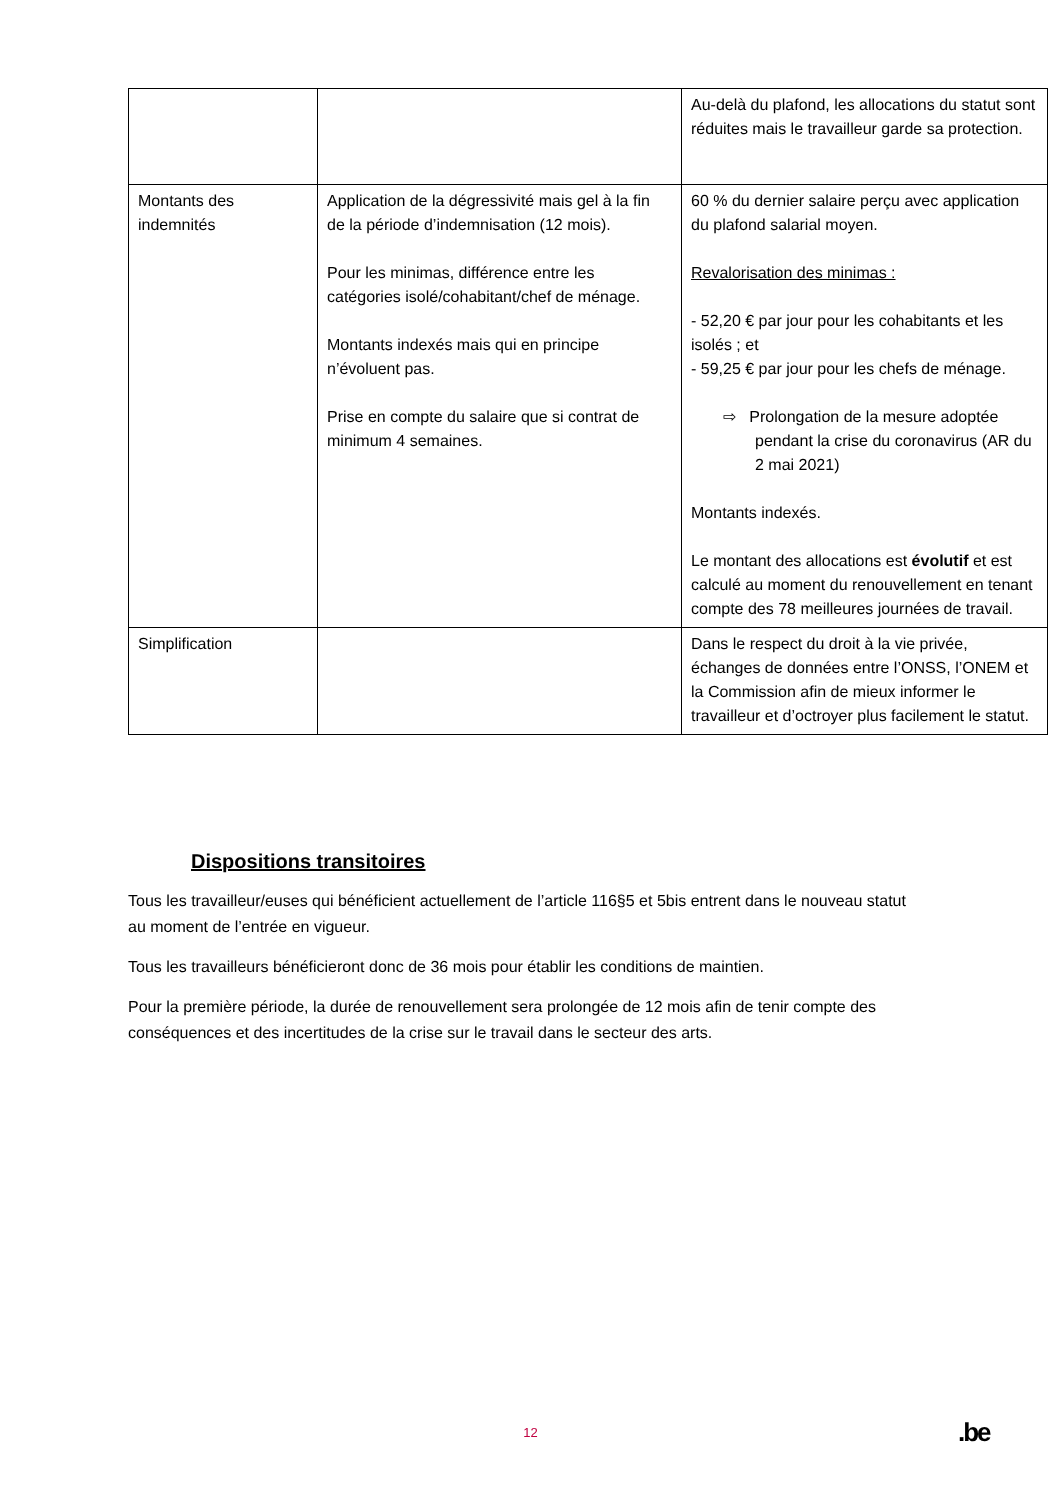| | | Au-delà du plafond, les allocations du statut sont réduites mais le travailleur garde sa protection. |
| Montants des indemnités | Application de la dégressivité mais gel à la fin de la période d’indemnisation (12 mois). Pour les minimas, différence entre les catégories isolé/cohabitant/chef de ménage. Montants indexés mais qui en principe n’évoluent pas. Prise en compte du salaire que si contrat de minimum 4 semaines. | 60 % du dernier salaire perçu avec application du plafond salarial moyen. Revalorisation des minimas : - 52,20 € par jour pour les cohabitants et les isolés ; et - 59,25 € par jour pour les chefs de ménage. ⇨ Prolongation de la mesure adoptée pendant la crise du coronavirus (AR du 2 mai 2021) Montants indexés. Le montant des allocations est évolutif et est calculé au moment du renouvellement en tenant compte des 78 meilleures journées de travail. |
| Simplification | | Dans le respect du droit à la vie privée, échanges de données entre l’ONSS, l’ONEM et la Commission afin de mieux informer le travailleur et d’octroyer plus facilement le statut. |
Dispositions transitoires
Tous les travailleur/euses qui bénéficient actuellement de l’article 116§5 et 5bis entrent dans le nouveau statut au moment de l’entrée en vigueur.
Tous les travailleurs bénéficieront donc de 36 mois pour établir les conditions de maintien.
Pour la première période, la durée de renouvellement sera prolongée de 12 mois afin de tenir compte des conséquences et des incertitudes de la crise sur le travail dans le secteur des arts.
12 .be